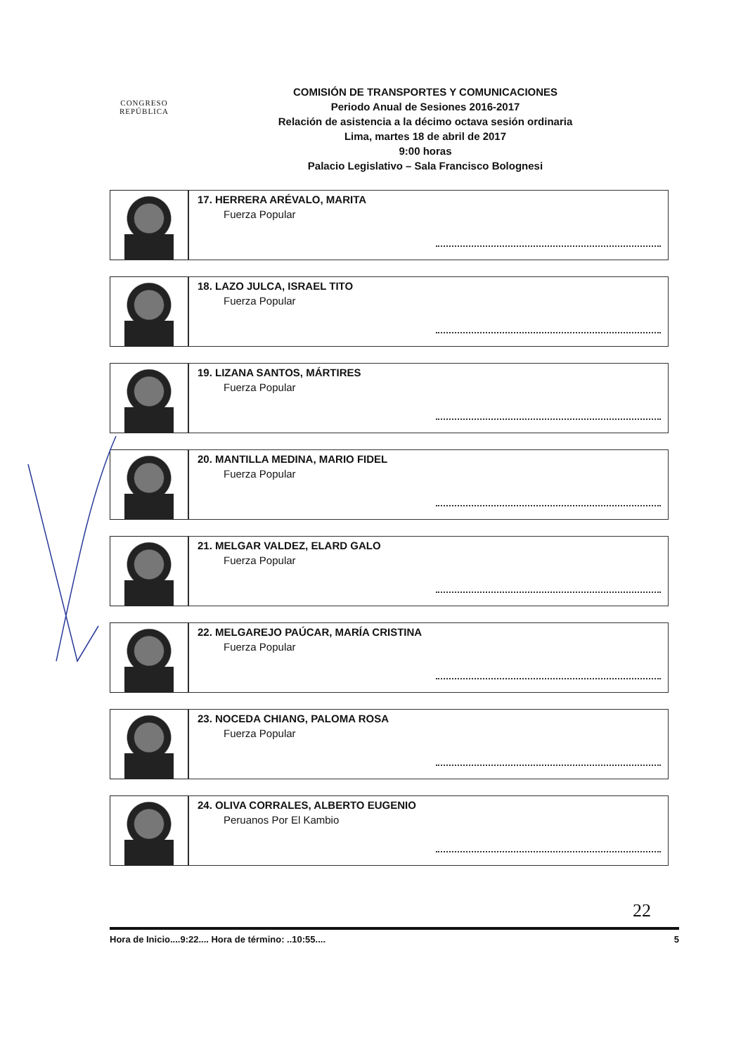CONGRESO
REPÚBLICA
COMISIÓN DE TRANSPORTES Y COMUNICACIONES
Periodo Anual de Sesiones 2016-2017
Relación de asistencia a la décimo octava sesión ordinaria
Lima, martes 18 de abril de 2017
9:00 horas
Palacio Legislativo – Sala Francisco Bolognesi
17. HERRERA ARÉVALO, MARITA
Fuerza Popular
18. LAZO JULCA, ISRAEL TITO
Fuerza Popular
19. LIZANA SANTOS, MÁRTIRES
Fuerza Popular
20. MANTILLA MEDINA, MARIO FIDEL
Fuerza Popular
21. MELGAR VALDEZ, ELARD GALO
Fuerza Popular
22. MELGAREJO PAÚCAR, MARÍA CRISTINA
Fuerza Popular
23. NOCEDA CHIANG, PALOMA ROSA
Fuerza Popular
24. OLIVA CORRALES, ALBERTO EUGENIO
Peruanos Por El Kambio
22
Hora de Inicio....9:22.... Hora de término: ..10:55.... 5